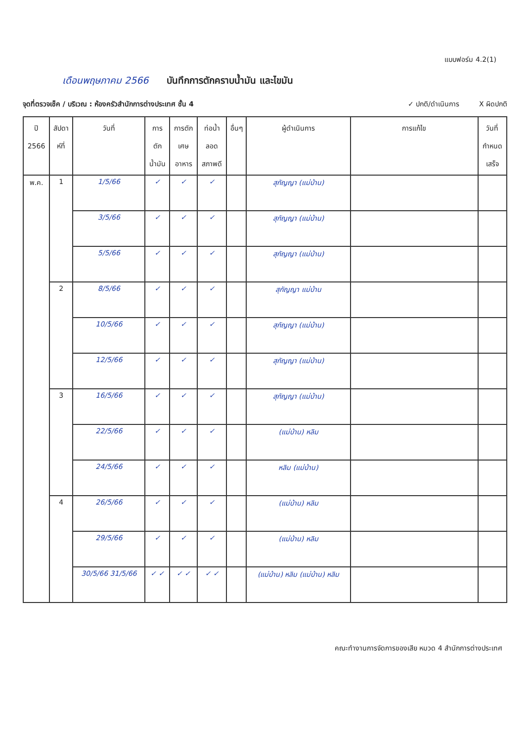แบบฟอร์ม 4.2(1)
เดือนพฤษภาคม 2566 บันทึกการตักคราบน้ำมัน และไขมัน
จุดที่ตรวจเช็ค / บริเวณ : ห้องครัวสำนักการต่างประเทศ ชั้น 4 ✓ ปกติ/ดำเนินการ X ผิดปกติ
| ปี 2566 | สัปดา ห์ที่ | วันที่ | การ ตัก น้ำมัน | การตัก เศษ อาหาร | ท่อน้ำ ลอด สภาพดี | อื่นๆ | ผู้ดำเนินการ | การแก้ไข | วันที่ กำหนด เสร็จ |
| --- | --- | --- | --- | --- | --- | --- | --- | --- | --- |
| พ.ค. | 1 | 1/5/66 | ✓ | ✓ | ✓ | | สุกัญญา (แม่บ้าน) | | |
| | | 3/5/66 | ✓ | ✓ | ✓ | | สุกัญญา (แม่บ้าน) | | |
| | | 5/5/66 | ✓ | ✓ | ✓ | | สุกัญญา (แม่บ้าน) | | |
| | 2 | 8/5/66 | ✓ | ✓ | ✓ | | สุกัญญา แม่บ้าน | | |
| | | 10/5/66 | ✓ | ✓ | ✓ | | สุกัญญา (แม่บ้าน) | | |
| | | 12/5/66 | ✓ | ✓ | ✓ | | สุกัญญา (แม่บ้าน) | | |
| | 3 | 16/5/66 | ✓ | ✓ | ✓ | | สุกัญญา (แม่บ้าน) | | |
| | | 22/5/66 | ✓ | ✓ | ✓ | | (แม่บ้าน) หลิม | | |
| | | 24/5/66 | ✓ | ✓ | ✓ | | หลิม (แม่บ้าน) | | |
| | 4 | 26/5/66 | ✓ | ✓ | ✓ | | (แม่บ้าน) หลิม | | |
| | | 29/5/66 | ✓ | ✓ | ✓ | | (แม่บ้าน) หลิม | | |
| | | 30/5/66 31/5/66 | ✓ ✓ | ✓ ✓ | ✓ ✓ | | (แม่บ้าน) หลิม (แม่บ้าน) หลิม | | |
คณะทำงานการจัดการของเสีย หมวด 4 สำนักการต่างประเทศ